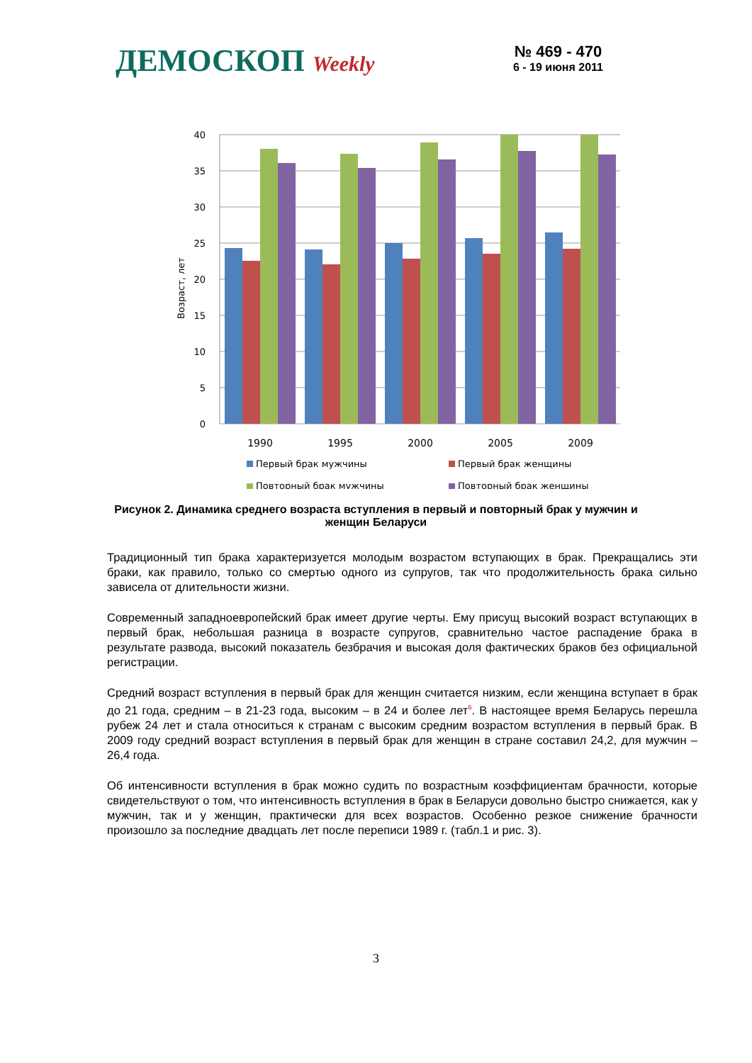ДЕМОСКОП Weekly
№ 469 - 470
6 - 19 июня 2011
40
35
30
25
20
15
10
5
0
Возраст, лет
1990
1995
2000
2005
2009
Первый брак мужчины
Первый брак женщины
Повторный брак мужчины
Повторный брак женщины
Рисунок 2. Динамика среднего возраста вступления в первый и повторный брак у мужчин и женщин Беларуси
Традиционный тип брака характеризуется молодым возрастом вступающих в брак. Прекращались эти браки, как правило, только со смертью одного из супругов, так что продолжительность брака сильно зависела от длительности жизни.
Современный западноевропейский брак имеет другие черты. Ему присущ высокий возраст вступающих в первый брак, небольшая разница в возрасте супругов, сравнительно частое распадение брака в результате развода, высокий показатель безбрачия и высокая доля фактических браков без официальной регистрации.
Средний возраст вступления в первый брак для женщин считается низким, если женщина вступает в брак до 21 года, средним – в 21-23 года, высоким – в 24 и более лет<sup>6</sup>. В настоящее время Беларусь перешла рубеж 24 лет и стала относиться к странам с высоким средним возрастом вступления в первый брак. В 2009 году средний возраст вступления в первый брак для женщин в стране составил 24,2, для мужчин – 26,4 года.
Об интенсивности вступления в брак можно судить по возрастным коэффициентам брачности, которые свидетельствуют о том, что интенсивность вступления в брак в Беларуси довольно быстро снижается, как у мужчин, так и у женщин, практически для всех возрастов. Особенно резкое снижение брачности произошло за последние двадцать лет после переписи 1989 г. (табл.1 и рис. 3).
3